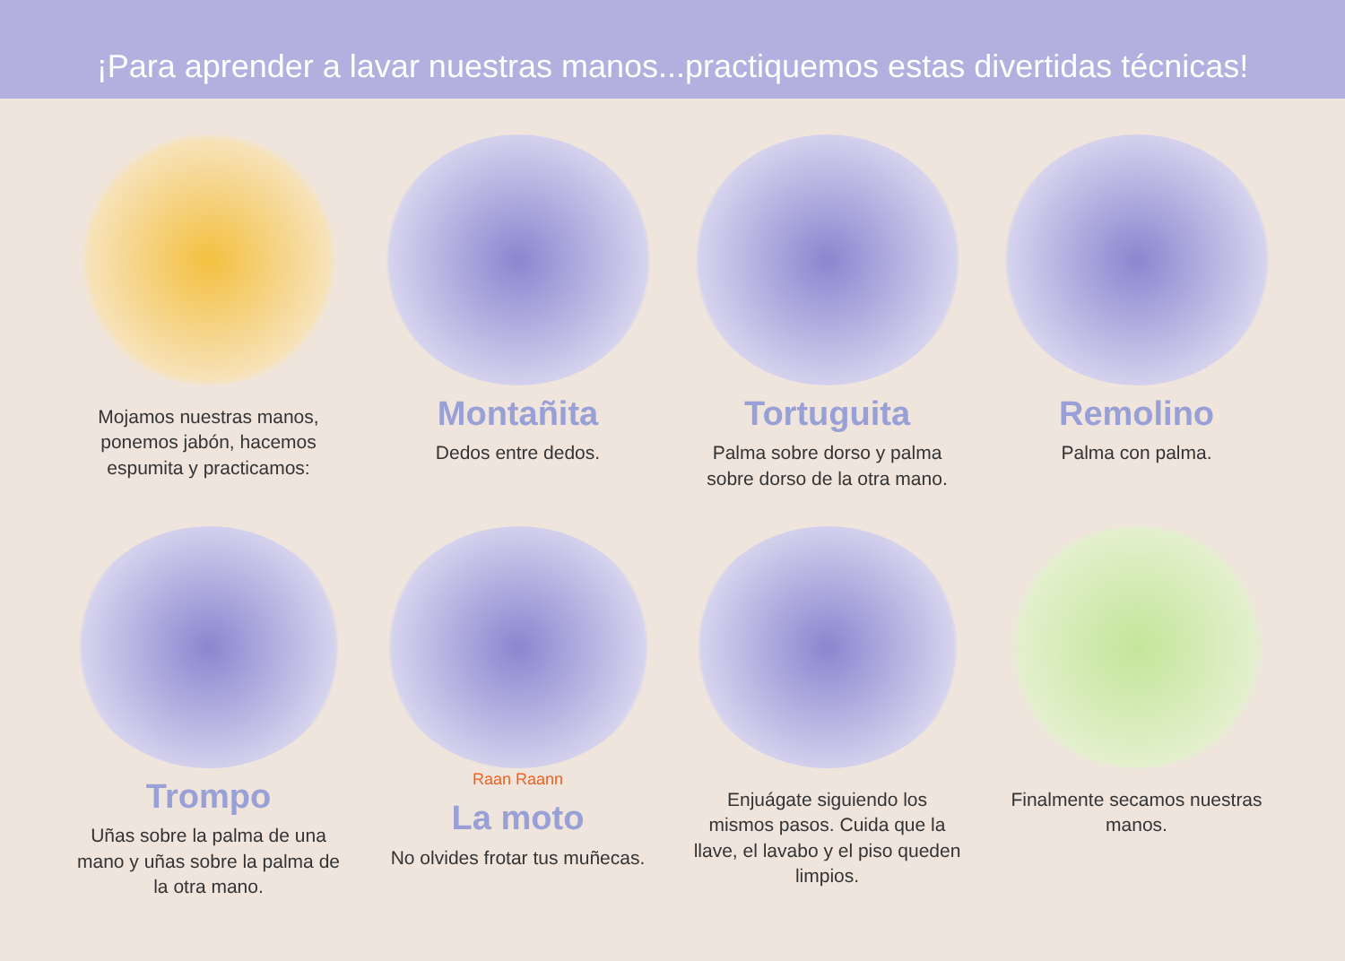¡Para aprender a lavar nuestras manos...practiquemos estas divertidas técnicas!
Mojamos nuestras manos, ponemos jabón, hacemos espumita y practicamos:
Montañita
Dedos entre dedos.
Tortuguita
Palma sobre dorso y palma sobre dorso de la otra mano.
Remolino
Palma con palma.
Trompo
Uñas sobre la palma de una mano y uñas sobre la palma de la otra mano.
Raan Raann
La moto
No olvides frotar tus muñecas.
Enjuágate siguiendo los mismos pasos. Cuida que la llave, el lavabo y el piso queden limpios.
Finalmente secamos nuestras manos.